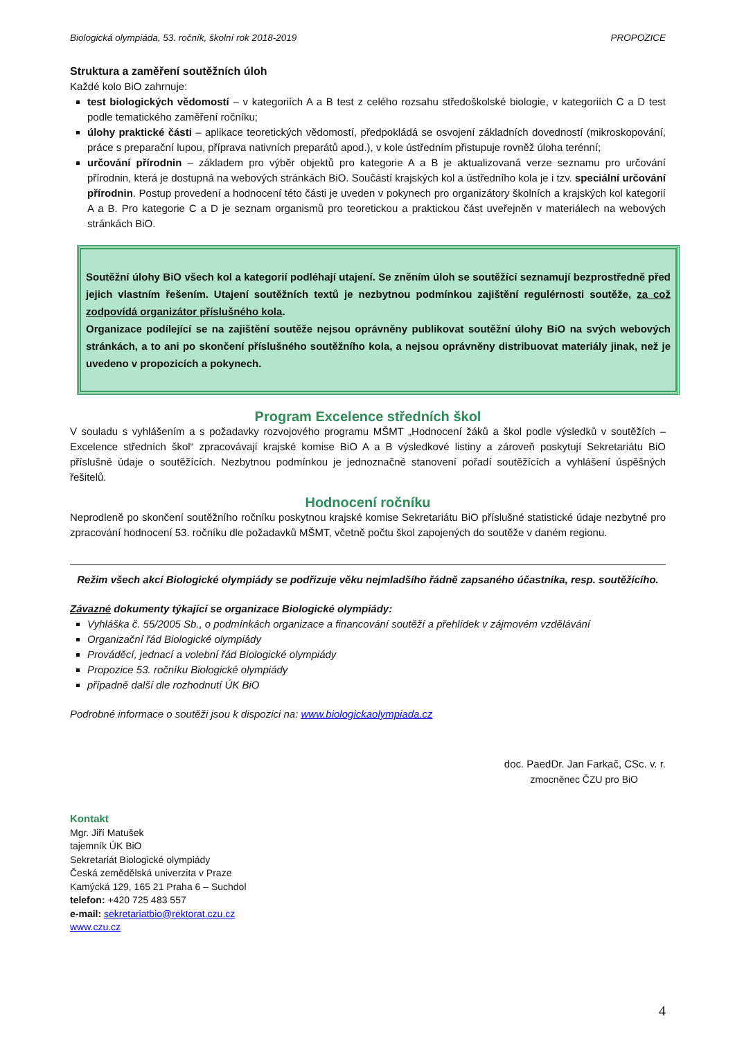Biologická olympiáda, 53. ročník, školní rok 2018-2019 PROPOZICE
Struktura a zaměření soutěžních úloh
Každé kolo BiO zahrnuje:
test biologických vědomostí – v kategoriích A a B test z celého rozsahu středoškolské biologie, v kategoriích C a D test podle tematického zaměření ročníku;
úlohy praktické části – aplikace teoretických vědomostí, předpokládá se osvojení základních dovedností (mikroskopování, práce s preparační lupou, příprava nativních preparátů apod.), v kole ústředním přistupuje rovněž úloha terénní;
určování přírodnin – základem pro výběr objektů pro kategorie A a B je aktualizovaná verze seznamu pro určování přírodnin, která je dostupná na webových stránkách BiO. Součástí krajských kol a ústředního kola je i tzv. speciální určování přírodnin. Postup provedení a hodnocení této části je uveden v pokynech pro organizátory školních a krajských kol kategorií A a B. Pro kategorie C a D je seznam organismů pro teoretickou a praktickou část uveřejněn v materiálech na webových stránkách BiO.
Soutěžní úlohy BiO všech kol a kategorií podléhají utajení. Se zněním úloh se soutěžící seznamují bezprostředně před jejich vlastním řešením. Utajení soutěžních textů je nezbytnou podmínkou zajištění regulérnosti soutěže, za což zodpovídá organizátor příslušného kola.
Organizace podílející se na zajištění soutěže nejsou oprávněny publikovat soutěžní úlohy BiO na svých webových stránkách, a to ani po skončení příslušného soutěžního kola, a nejsou oprávněny distribuovat materiály jinak, než je uvedeno v propozicích a pokynech.
Program Excelence středních škol
V souladu s vyhlášením a s požadavky rozvojového programu MŠMT „Hodnocení žáků a škol podle výsledků v soutěžích – Excelence středních škol“ zpracovávají krajské komise BiO A a B výsledkové listiny a zároveň poskytují Sekretariátu BiO příslušné údaje o soutěžících. Nezbytnou podmínkou je jednoznačné stanovení pořadí soutěžících a vyhlášení úspěšných řešitelů.
Hodnocení ročníku
Neprodleně po skončení soutěžního ročníku poskytnou krajské komise Sekretariátu BiO příslušné statistické údaje nezbytné pro zpracování hodnocení 53. ročníku dle požadavků MŠMT, včetně počtu škol zapojených do soutěže v daném regionu.
Režim všech akcí Biologické olympiády se podřizuje věku nejmladšího řádně zapsaného účastníka, resp. soutěžícího.
Závazné dokumenty týkající se organizace Biologické olympiády:
Vyhláška č. 55/2005 Sb., o podmínkách organizace a financování soutěží a přehlídek v zájmovém vzdělávání
Organizační řád Biologické olympiády
Prováděcí, jednací a volební řád Biologické olympiády
Propozice 53. ročníku Biologické olympiády
případně další dle rozhodnutí ÚK BiO
Podrobné informace o soutěži jsou k dispozici na: www.biologickaolympiada.cz
doc. PaedDr. Jan Farkač, CSc. v. r.
zmocněnec ČZU pro BiO
Kontakt
Mgr. Jiří Matušek
tajemník ÚK BiO
Sekretariát Biologické olympiády
Česká zemědělská univerzita v Praze
Kamýcká 129, 165 21 Praha 6 – Suchdol
telefon: +420 725 483 557
e-mail: sekretariatbio@rektorat.czu.cz
www.czu.cz
4